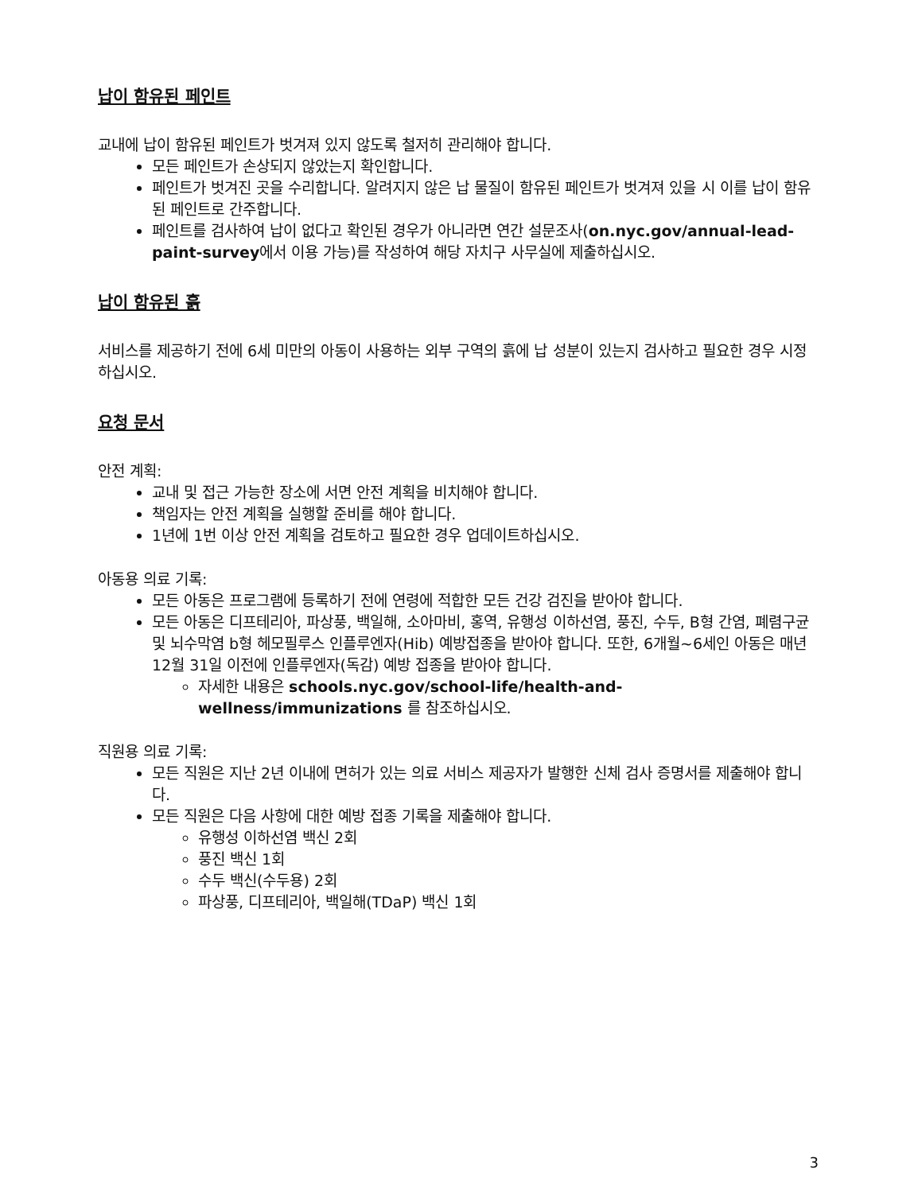납이 함유된 페인트
교내에 납이 함유된 페인트가 벗겨져 있지 않도록 철저히 관리해야 합니다.
모든 페인트가 손상되지 않았는지 확인합니다.
페인트가 벗겨진 곳을 수리합니다. 알려지지 않은 납 물질이 함유된 페인트가 벗겨져 있을 시 이를 납이 함유된 페인트로 간주합니다.
페인트를 검사하여 납이 없다고 확인된 경우가 아니라면 연간 설문조사(on.nyc.gov/annual-lead-paint-survey에서 이용 가능)를 작성하여 해당 자치구 사무실에 제출하십시오.
납이 함유된 흙
서비스를 제공하기 전에 6세 미만의 아동이 사용하는 외부 구역의 흙에 납 성분이 있는지 검사하고 필요한 경우 시정하십시오.
요청 문서
안전 계획:
교내 및 접근 가능한 장소에 서면 안전 계획을 비치해야 합니다.
책임자는 안전 계획을 실행할 준비를 해야 합니다.
1년에 1번 이상 안전 계획을 검토하고 필요한 경우 업데이트하십시오.
아동용 의료 기록:
모든 아동은 프로그램에 등록하기 전에 연령에 적합한 모든 건강 검진을 받아야 합니다.
모든 아동은 디프테리아, 파상풍, 백일해, 소아마비, 홍역, 유행성 이하선염, 풍진, 수두, B형 간염, 폐렴구균 및 뇌수막염 b형 헤모필루스 인플루엔자(Hib) 예방접종을 받아야 합니다. 또한, 6개월~6세인 아동은 매년 12월 31일 이전에 인플루엔자(독감) 예방 접종을 받아야 합니다.
자세한 내용은 schools.nyc.gov/school-life/health-and-wellness/immunizations 를 참조하십시오.
직원용 의료 기록:
모든 직원은 지난 2년 이내에 면허가 있는 의료 서비스 제공자가 발행한 신체 검사 증명서를 제출해야 합니다.
모든 직원은 다음 사항에 대한 예방 접종 기록을 제출해야 합니다.
유행성 이하선염 백신 2회
풍진 백신 1회
수두 백신(수두용) 2회
파상풍, 디프테리아, 백일해(TDaP) 백신 1회
3